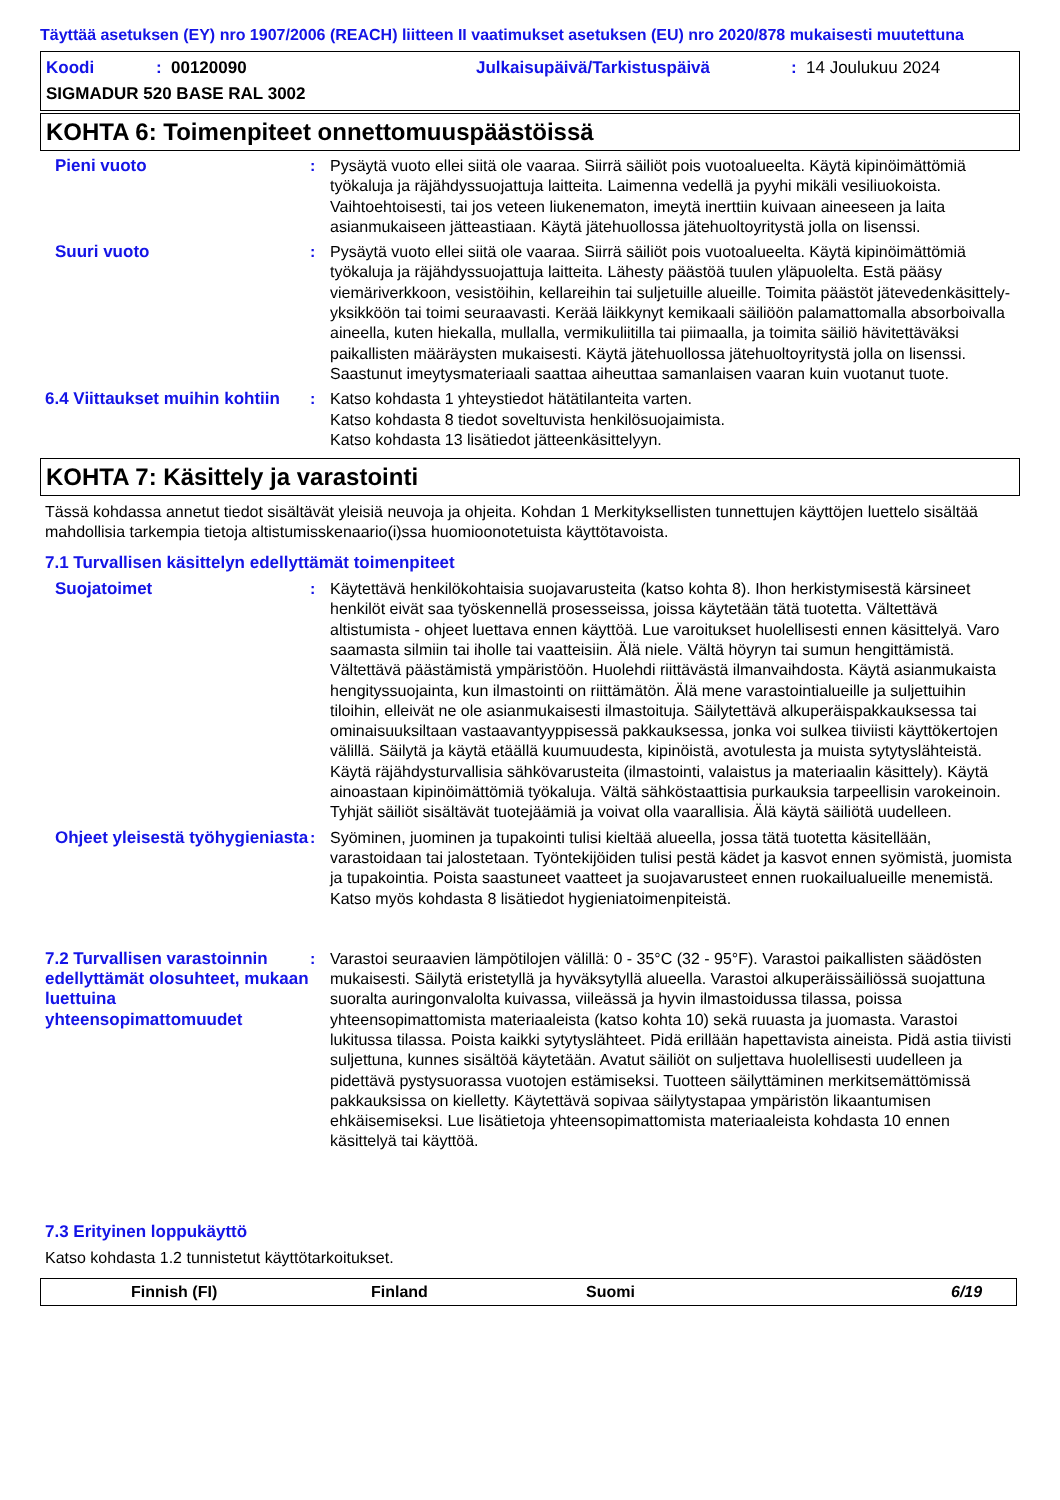Täyttää asetuksen (EY) nro 1907/2006 (REACH) liitteen II vaatimukset asetuksen (EU) nro 2020/878 mukaisesti muutettuna
Koodi: 00120090 Julkaisupäivä/Tarkistuspäivä: 14 Joulukuu 2024
SIGMADUR 520 BASE RAL 3002
KOHTA 6: Toimenpiteet onnettomuuspäästöissä
Pieni vuoto : Pysäytä vuoto ellei siitä ole vaaraa. Siirrä säiliöt pois vuotoalueelta. Käytä kipinöimättömiä työkaluja ja räjähdyssuojattuja laitteita. Laimenna vedellä ja pyyhi mikäli vesiliuokoista. Vaihtoehtoisesti, tai jos veteen liukenematon, imeytä inerttiin kuivaan aineeseen ja laita asianmukaiseen jätteastiaan. Käytä jätehuollossa jätehuoltoyritystä jolla on lisenssi.
Suuri vuoto : Pysäytä vuoto ellei siitä ole vaaraa. Siirrä säiliöt pois vuotoalueelta. Käytä kipinöimättömiä työkaluja ja räjähdyssuojattuja laitteita. Lähesty päästöä tuulen yläpuolelta. Estä pääsy viemäriverkkoon, vesistöihin, kellareihin tai suljetuille alueille. Toimita päästöt jätevedenkäsittely-yksikköön tai toimi seuraavasti. Kerää läikkynyt kemikaali säiliöön palamattomalla absorboivalla aineella, kuten hiekalla, mullalla, vermikuliitilla tai piimaalla, ja toimita säiliö hävitettäväksi paikallisten määräysten mukaisesti. Käytä jätehuollossa jätehuoltoyritystä jolla on lisenssi. Saastunut imeytysmateriaali saattaa aiheuttaa samanlaisen vaaran kuin vuotanut tuote.
6.4 Viittaukset muihin kohtiin
: Katso kohdasta 1 yhteystiedot hätätilanteita varten.
Katso kohdasta 8 tiedot soveltuvista henkilösuojaimista.
Katso kohdasta 13 lisätiedot jätteenkäsittelyyn.
KOHTA 7: Käsittely ja varastointi
Tässä kohdassa annetut tiedot sisältävät yleisiä neuvoja ja ohjeita. Kohdan 1 Merkityksellisten tunnettujen käyttöjen luettelo sisältää mahdollisia tarkempia tietoja altistumisskenaario(i)ssa huomioonotetuista käyttötavoista.
7.1 Turvallisen käsittelyn edellyttämät toimenpiteet
Suojatoimet : Käytettävä henkilökohtaisia suojavarusteita (katso kohta 8). Ihon herkistymisestä kärsineet henkilöt eivät saa työskennellä prosesseissa, joissa käytetään tätä tuotetta. Vältettävä altistumista - ohjeet luettava ennen käyttöä. Lue varoitukset huolellisesti ennen käsittelyä. Varo saamasta silmiin tai iholle tai vaatteisiin. Älä niele. Vältä höyryn tai sumun hengittämistä. Vältettävä päästämistä ympäristöön. Huolehdi riittävästä ilmanvaihdosta. Käytä asianmukaista hengityssuojainta, kun ilmastointi on riittämätön. Älä mene varastointialueille ja suljettuihin tiloihin, elleivät ne ole asianmukaisesti ilmastoituja. Säilytettävä alkuperäispakkauksessa tai ominaisuuksiltaan vastaavantyyppisessä pakkauksessa, jonka voi sulkea tiiviisti käyttökertojen välillä. Säilytä ja käytä etäällä kuumuudesta, kipinöistä, avotulesta ja muista sytytyslähteistä. Käytä räjähdysturvallisia sähkövarusteita (ilmastointi, valaistus ja materiaalin käsittely). Käytä ainoastaan kipinöimättömiä työkaluja. Vältä sähköstaattisia purkauksia tarpeellisin varokeinoin. Tyhjät säiliöt sisältävät tuotejäämiä ja voivat olla vaarallisia. Älä käytä säiliötä uudelleen.
Ohjeet yleisestä työhygieniasta
: Syöminen, juominen ja tupakointi tulisi kieltää alueella, jossa tätä tuotetta käsitellään, varastoidaan tai jalostetaan. Työntekijöiden tulisi pestä kädet ja kasvot ennen syömistä, juomista ja tupakointia. Poista saastuneet vaatteet ja suojavarusteet ennen ruokailualueille menemistä. Katso myös kohdasta 8 lisätiedot hygieniatoimenpiteistä.
7.2 Turvallisen varastoinnin edellyttämät olosuhteet, mukaan luettuina yhteensopimattomuudet
: Varastoi seuraavien lämpötilojen välillä: 0 - 35°C (32 - 95°F). Varastoi paikallisten säädösten mukaisesti. Säilytä eristetyllä ja hyväksytyllä alueella. Varastoi alkuperäissäiliössä suojattuna suoralta auringonvalolta kuivassa, viileässä ja hyvin ilmastoidussa tilassa, poissa yhteensopimattomista materiaaleista (katso kohta 10) sekä ruuasta ja juomasta. Varastoi lukitussa tilassa. Poista kaikki sytytyslähteet. Pidä erillään hapettavista aineista. Pidä astia tiivisti suljettuna, kunnes sisältöä käytetään. Avatut säiliöt on suljettava huolellisesti uudelleen ja pidettävä pystysuorassa vuotojen estämiseksi. Tuotteen säilyttäminen merkitsemättömissä pakkauksissa on kielletty. Käytettävä sopivaa säilytystapaa ympäristön likaantumisen ehkäisemiseksi. Lue lisätietoja yhteensopimattomista materiaaleista kohdasta 10 ennen käsittelyä tai käyttöä.
7.3 Erityinen loppukäyttö
Katso kohdasta 1.2 tunnistetut käyttötarkoitukset.
Finnish (FI) Finland Suomi 6/19